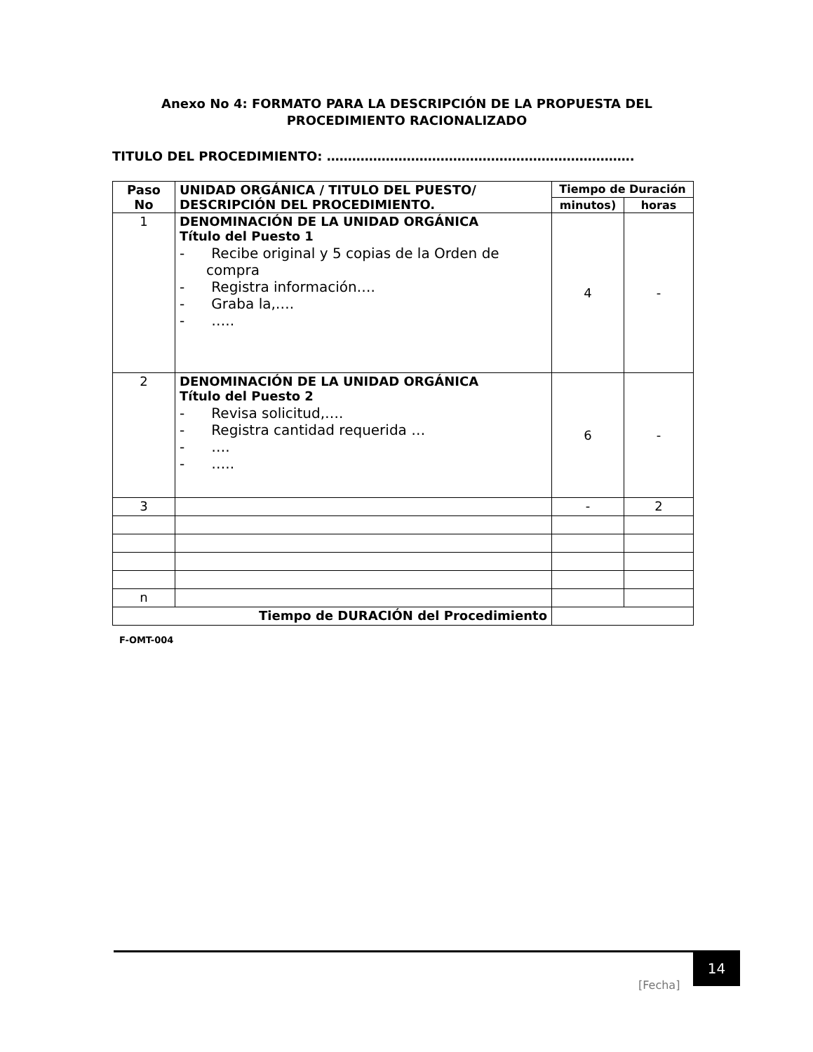Anexo No 4: FORMATO PARA LA DESCRIPCIÓN DE LA PROPUESTA DEL PROCEDIMIENTO RACIONALIZADO
TITULO DEL PROCEDIMIENTO: ……………………………………………………………….
| Paso No | UNIDAD ORGÁNICA / TITULO DEL PUESTO/ DESCRIPCIÓN DEL PROCEDIMIENTO. | Tiempo de Duración | |
| --- | --- | --- | --- |
| | | minutos) | horas |
| 1 | DENOMINACIÓN DE LA UNIDAD ORGÁNICA Título del Puesto 1 - Recibe original y 5 copias de la Orden de compra - Registra información…. - Graba la,…. - ….. | 4 | - |
| 2 | DENOMINACIÓN DE LA UNIDAD ORGÁNICA Título del Puesto 2 - Revisa solicitud,…. - Registra cantidad requerida … - …. - ….. | 6 | - |
| 3 | | - | 2 |
| n | | | |
| Tiempo de DURACIÓN del Procedimiento | | | |
F-OMT-004
[Fecha]
14